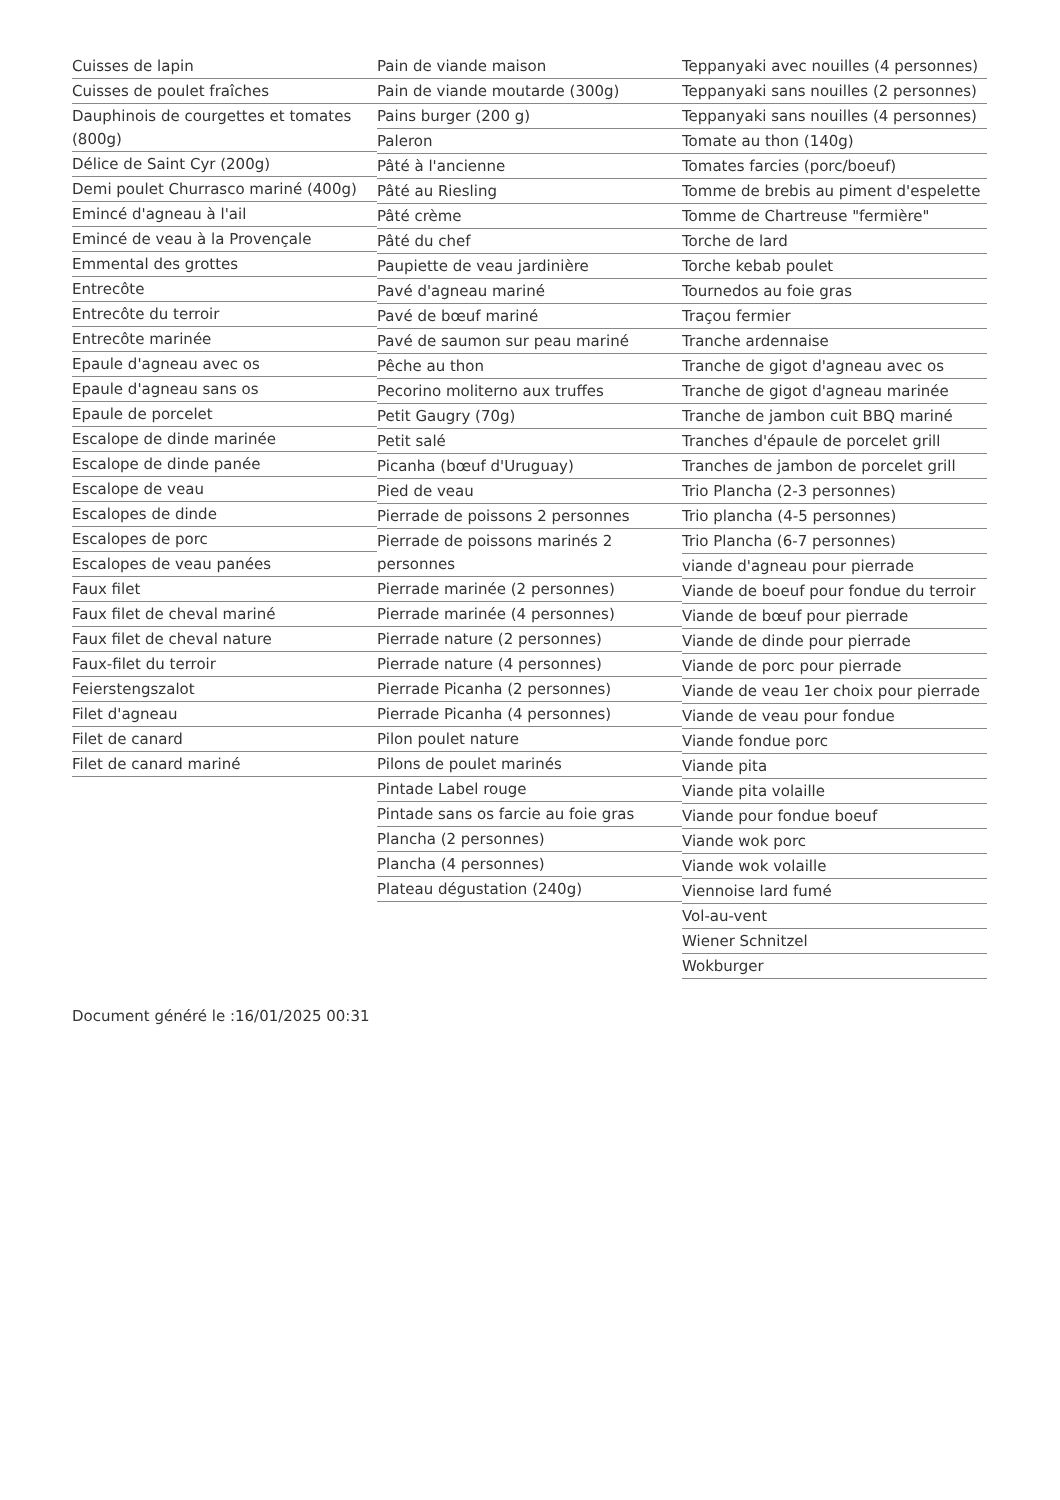Cuisses de lapin
Cuisses de poulet fraîches
Dauphinois de courgettes et tomates (800g)
Délice de Saint Cyr (200g)
Demi poulet Churrasco mariné (400g)
Emincé d'agneau à l'ail
Emincé de veau à la Provençale
Emmental des grottes
Entrecôte
Entrecôte du terroir
Entrecôte marinée
Epaule d'agneau avec os
Epaule d'agneau sans os
Epaule de porcelet
Escalope de dinde marinée
Escalope de dinde panée
Escalope de veau
Escalopes de dinde
Escalopes de porc
Escalopes de veau panées
Faux filet
Faux filet de cheval mariné
Faux filet de cheval nature
Faux-filet du terroir
Feierstengszalot
Filet d'agneau
Filet de canard
Filet de canard mariné
Pain de viande maison
Pain de viande moutarde (300g)
Pains burger (200 g)
Paleron
Pâté à l'ancienne
Pâté au Riesling
Pâté crème
Pâté du chef
Paupiette de veau jardinière
Pavé d'agneau mariné
Pavé de bœuf mariné
Pavé de saumon sur peau mariné
Pêche au thon
Pecorino moliterno aux truffes
Petit Gaugry (70g)
Petit salé
Picanha (bœuf d'Uruguay)
Pied de veau
Pierrade de poissons 2 personnes
Pierrade de poissons marinés 2 personnes
Pierrade marinée (2 personnes)
Pierrade marinée (4 personnes)
Pierrade nature (2 personnes)
Pierrade nature (4 personnes)
Pierrade Picanha (2 personnes)
Pierrade Picanha (4 personnes)
Pilon poulet nature
Pilons de poulet marinés
Pintade Label rouge
Pintade sans os farcie au foie gras
Plancha (2 personnes)
Plancha (4 personnes)
Plateau dégustation (240g)
Teppanyaki avec nouilles (4 personnes)
Teppanyaki sans nouilles (2 personnes)
Teppanyaki sans nouilles (4 personnes)
Tomate au thon (140g)
Tomates farcies (porc/boeuf)
Tomme de brebis au piment d'espelette
Tomme de Chartreuse "fermière"
Torche de lard
Torche kebab poulet
Tournedos au foie gras
Traçou fermier
Tranche ardennaise
Tranche de gigot d'agneau avec os
Tranche de gigot d'agneau marinée
Tranche de jambon cuit BBQ mariné
Tranches d'épaule de porcelet grill
Tranches de jambon de porcelet grill
Trio Plancha (2-3 personnes)
Trio plancha (4-5 personnes)
Trio Plancha (6-7 personnes)
viande d'agneau pour pierrade
Viande de boeuf pour fondue du terroir
Viande de bœuf pour pierrade
Viande de dinde pour pierrade
Viande de porc pour pierrade
Viande de veau 1er choix pour pierrade
Viande de veau pour fondue
Viande fondue porc
Viande pita
Viande pita volaille
Viande pour fondue boeuf
Viande wok porc
Viande wok volaille
Viennoise lard fumé
Vol-au-vent
Wiener Schnitzel
Wokburger
Document généré le :16/01/2025 00:31